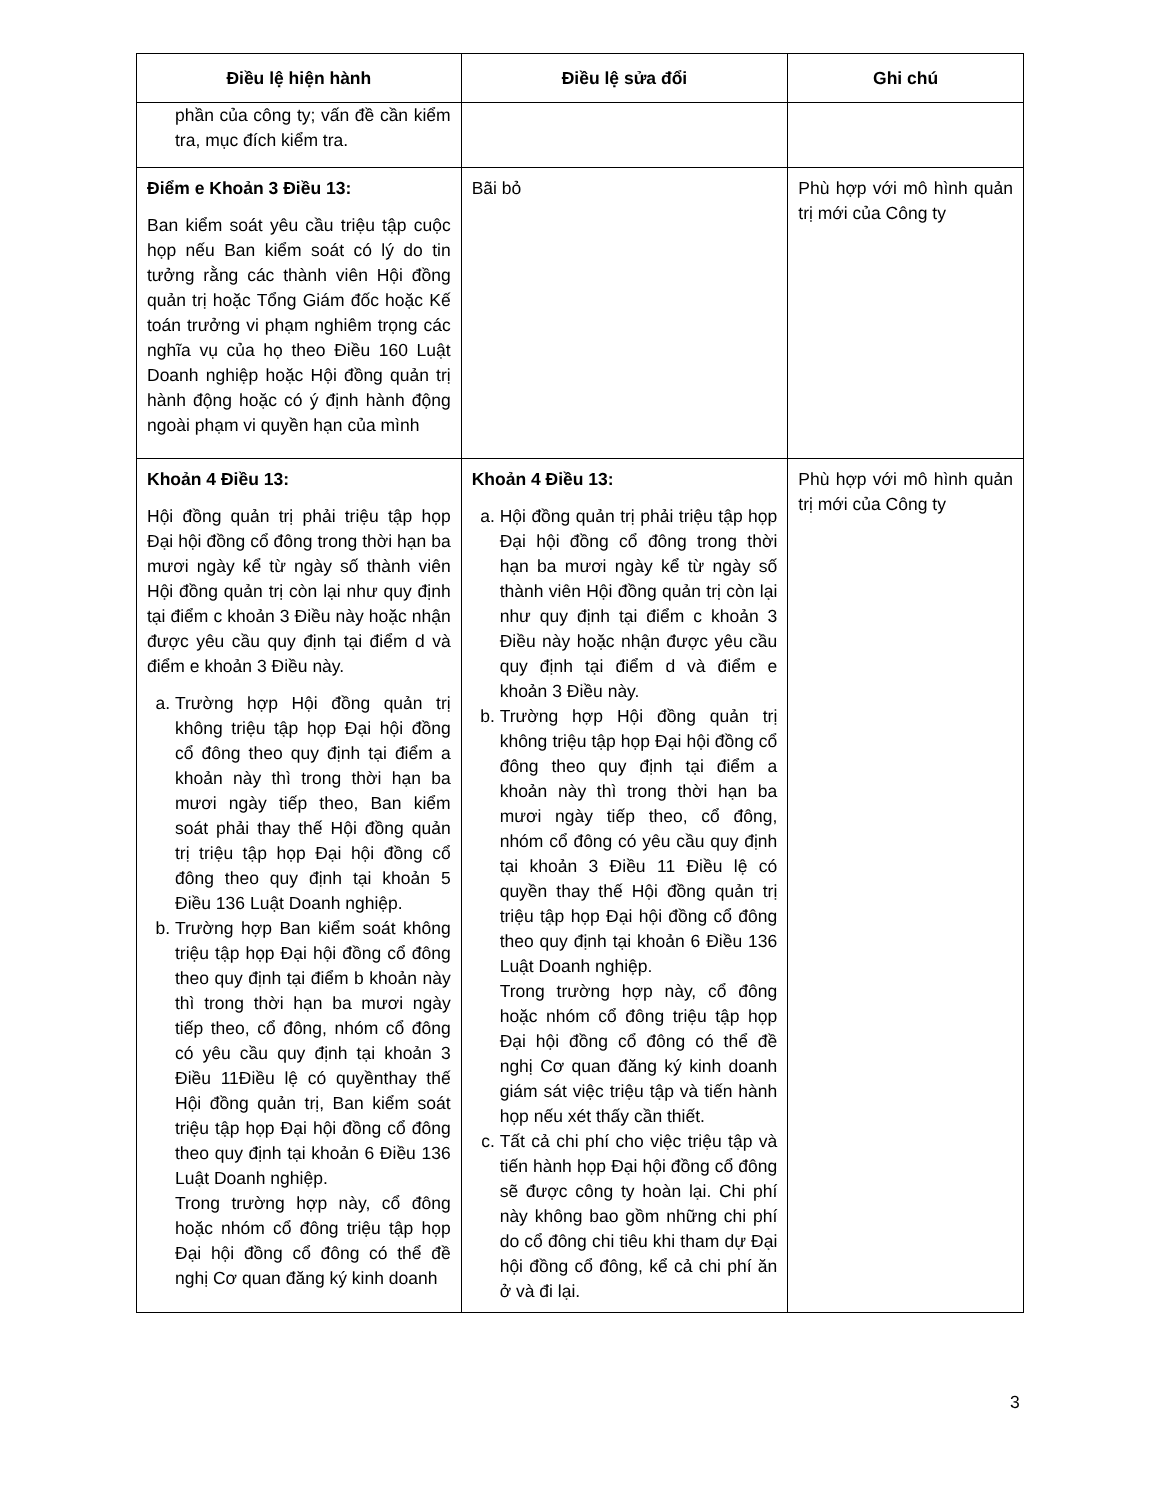| Điều lệ hiện hành | Điều lệ sửa đổi | Ghi chú |
| --- | --- | --- |
| phần của công ty; vấn đề cần kiểm tra, mục đích kiểm tra. | | |
| Điểm e Khoản 3 Điều 13: Ban kiểm soát yêu cầu triệu tập cuộc họp nếu Ban kiểm soát có lý do tin tưởng rằng các thành viên Hội đồng quản trị hoặc Tổng Giám đốc hoặc Kế toán trưởng vi phạm nghiêm trọng các nghĩa vụ của họ theo Điều 160 Luật Doanh nghiệp hoặc Hội đồng quản trị hành động hoặc có ý định hành động ngoài phạm vi quyền hạn của mình | Bãi bỏ | Phù hợp với mô hình quản trị mới của Công ty |
| Khoản 4 Điều 13: Hội đồng quản trị phải triệu tập họp Đại hội đồng cổ đông trong thời hạn ba mươi ngày kể từ ngày số thành viên Hội đồng quản trị còn lại như quy định tại điểm c khoản 3 Điều này hoặc nhận được yêu cầu quy định tại điểm d và điểm e khoản 3 Điều này. a. Trường hợp Hội đồng quản trị không triệu tập họp Đại hội đồng cổ đông theo quy định tại điểm a khoản này thì trong thời hạn ba mươi ngày tiếp theo, Ban kiểm soát phải thay thế Hội đồng quản trị triệu tập họp Đại hội đồng cổ đông theo quy định tại khoản 5 Điều 136 Luật Doanh nghiệp. b. Trường hợp Ban kiểm soát không triệu tập họp Đại hội đồng cổ đông theo quy định tại điểm b khoản này thì trong thời hạn ba mươi ngày tiếp theo, cổ đông, nhóm cổ đông có yêu cầu quy định tại khoản 3 Điều 11Điều lệ có quyềnthay thế Hội đồng quản trị, Ban kiểm soát triệu tập họp Đại hội đồng cổ đông theo quy định tại khoản 6 Điều 136 Luật Doanh nghiệp. Trong trường hợp này, cổ đông hoặc nhóm cổ đông triệu tập họp Đại hội đồng cổ đông có thể đề nghị Cơ quan đăng ký kinh doanh | Khoản 4 Điều 13: a. Hội đồng quản trị phải triệu tập họp Đại hội đồng cổ đông trong thời hạn ba mươi ngày kể từ ngày số thành viên Hội đồng quản trị còn lại như quy định tại điểm c khoản 3 Điều này hoặc nhận được yêu cầu quy định tại điểm d và điểm e khoản 3 Điều này. b. Trường hợp Hội đồng quản trị không triệu tập họp Đại hội đồng cổ đông theo quy định tại điểm a khoản này thì trong thời hạn ba mươi ngày tiếp theo, cổ đông, nhóm cổ đông có yêu cầu quy định tại khoản 3 Điều 11 Điều lệ có quyền thay thế Hội đồng quản trị triệu tập họp Đại hội đồng cổ đông theo quy định tại khoản 6 Điều 136 Luật Doanh nghiệp. Trong trường hợp này, cổ đông hoặc nhóm cổ đông triệu tập họp Đại hội đồng cổ đông có thể đề nghị Cơ quan đăng ký kinh doanh giám sát việc triệu tập và tiến hành họp nếu xét thấy cần thiết. c. Tất cả chi phí cho việc triệu tập và tiến hành họp Đại hội đồng cổ đông sẽ được công ty hoàn lại. Chi phí này không bao gồm những chi phí do cổ đông chi tiêu khi tham dự Đại hội đồng cổ đông, kể cả chi phí ăn ở và đi lại. | Phù hợp với mô hình quản trị mới của Công ty |
3